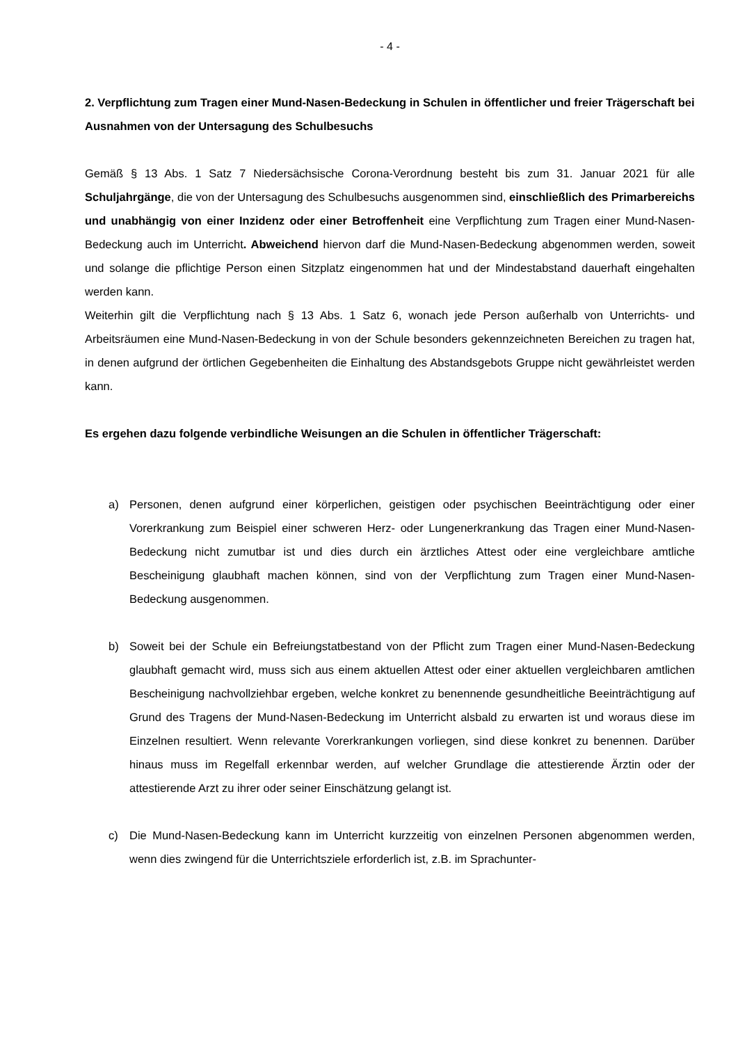- 4 -
2. Verpflichtung zum Tragen einer Mund-Nasen-Bedeckung in Schulen in öffentlicher und freier Trägerschaft bei Ausnahmen von der Untersagung des Schulbesuchs
Gemäß § 13 Abs. 1 Satz 7 Niedersächsische Corona-Verordnung besteht bis zum 31. Januar 2021 für alle Schuljahrgänge, die von der Untersagung des Schulbesuchs ausgenommen sind, einschließlich des Primarbereichs und unabhängig von einer Inzidenz oder einer Betroffenheit eine Verpflichtung zum Tragen einer Mund-Nasen-Bedeckung auch im Unterricht. Abweichend hiervon darf die Mund-Nasen-Bedeckung abgenommen werden, soweit und solange die pflichtige Person einen Sitzplatz eingenommen hat und der Mindestabstand dauerhaft eingehalten werden kann.
Weiterhin gilt die Verpflichtung nach § 13 Abs. 1 Satz 6, wonach jede Person außerhalb von Unterrichts- und Arbeitsräumen eine Mund-Nasen-Bedeckung in von der Schule besonders gekennzeichneten Bereichen zu tragen hat, in denen aufgrund der örtlichen Gegebenheiten die Einhaltung des Abstandsgebots Gruppe nicht gewährleistet werden kann.
Es ergehen dazu folgende verbindliche Weisungen an die Schulen in öffentlicher Trägerschaft:
a) Personen, denen aufgrund einer körperlichen, geistigen oder psychischen Beeinträchtigung oder einer Vorerkrankung zum Beispiel einer schweren Herz- oder Lungenerkrankung das Tragen einer Mund-Nasen-Bedeckung nicht zumutbar ist und dies durch ein ärztliches Attest oder eine vergleichbare amtliche Bescheinigung glaubhaft machen können, sind von der Verpflichtung zum Tragen einer Mund-Nasen-Bedeckung ausgenommen.
b) Soweit bei der Schule ein Befreiungstatbestand von der Pflicht zum Tragen einer Mund-Nasen-Bedeckung glaubhaft gemacht wird, muss sich aus einem aktuellen Attest oder einer aktuellen vergleichbaren amtlichen Bescheinigung nachvollziehbar ergeben, welche konkret zu benennende gesundheitliche Beeinträchtigung auf Grund des Tragens der Mund-Nasen-Bedeckung im Unterricht alsbald zu erwarten ist und woraus diese im Einzelnen resultiert. Wenn relevante Vorerkrankungen vorliegen, sind diese konkret zu benennen. Darüber hinaus muss im Regelfall erkennbar werden, auf welcher Grundlage die attestierende Ärztin oder der attestierende Arzt zu ihrer oder seiner Einschätzung gelangt ist.
c) Die Mund-Nasen-Bedeckung kann im Unterricht kurzzeitig von einzelnen Personen abgenommen werden, wenn dies zwingend für die Unterrichtsziele erforderlich ist, z.B. im Sprachunter-